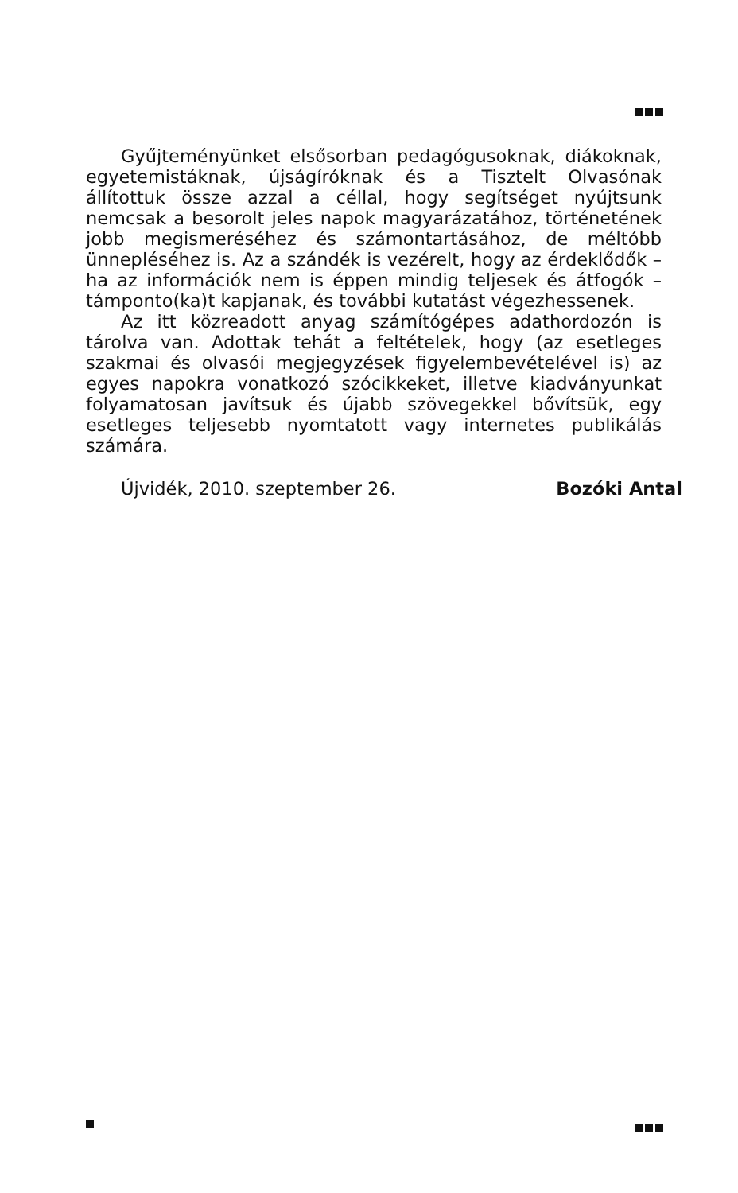Gyűjteményünket elsősorban pedagógusoknak, diákoknak, egyetemistáknak, újságíróknak és a Tisztelt Olvasónak állítottuk össze azzal a céllal, hogy segítséget nyújtsunk nemcsak a besorolt jeles napok magyarázatához, történetének jobb megismeréséhez és számontartásához, de méltóbb ünnepléséhez is. Az a szándék is vezérelt, hogy az érdeklődők – ha az információk nem is éppen mindig teljesek és átfogók – támponto(ka)t kapjanak, és további kutatást végezhessenek.
Az itt közreadott anyag számítógépes adathordozón is tárolva van. Adottak tehát a feltételek, hogy (az esetleges szakmai és olvasói megjegyzések figyelembevételével is) az egyes napokra vonatkozó szócikkeket, illetve kiadványunkat folyamatosan javítsuk és újabb szövegekkel bővítsük, egy esetleges teljesebb nyomtatott vagy internetes publikálás számára.
Újvidék, 2010. szeptember 26. Bozóki Antal